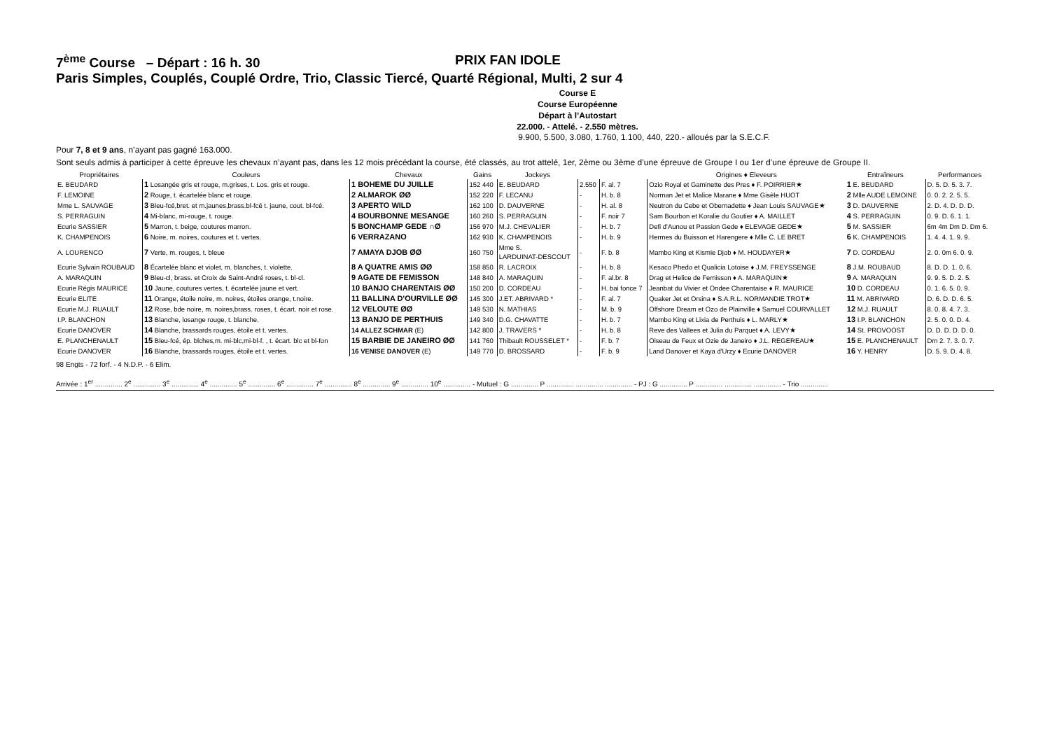7<sup>ème</sup> Course – Départ : 16 h. 30 PRIX FAN IDOLE
Paris Simples, Couplés, Couplé Ordre, Trio, Classic Tiercé, Quarté Régional, Multi, 2 sur 4
Course E
Course Européenne
Départ à l’Autostart
22.000. - Attelé. - 2.550 mètres.
9.900, 5.500, 3.080, 1.760, 1.100, 440, 220.- alloués par la S.E.C.F.
Pour 7, 8 et 9 ans, n’ayant pas gagné 163.000.
Sont seuls admis à participer à cette épreuve les chevaux n’ayant pas, dans les 12 mois précédant la course, été classés, au trot attelé, 1er, 2ème ou 3ème d’une épreuve de Groupe I ou 1er d’une épreuve de Groupe II.
| Propriétaires | Couleurs | Chevaux | Gains | Jockeys | | | Origines ♦ Eleveurs | Entraîneurs | Performances |
| --- | --- | --- | --- | --- | --- | --- | --- | --- | --- |
| E. BEUDARD | 1 Losangée gris et rouge, m.grises, t. Los. gris et rouge. | 1 BOHEME DU JUILLE | 152 440 | E. BEUDARD | 2.550 | F. al. 7 | Ozio Royal et Gaminette des Pres ♦ F. POIRRIER★ | 1 E. BEUDARD | D. 5. D. 5. 3. 7. |
| F. LEMOINE | 2 Rouge, t. écartelée blanc et rouge. | 2 ALMAROK ØØ | 152 220 | F. LECANU | - | H. b. 8 | Norman Jet et Malice Marane ♦ Mme Gisèle HUOT | 2 Mlle AUDE LEMOINE | 0. 0. 2. 2. 5. 5. |
| Mme L. SAUVAGE | 3 Bleu-fcé,bret. et m.jaunes,brass.bl-fcé t. jaune, cout. bl-fcé. | 3 APERTO WILD | 162 100 | D. DAUVERNE | - | H. al. 8 | Neutron du Cebe et Obernadette ♦ Jean Louis SAUVAGE★ | 3 D. DAUVERNE | 2. D. 4. D. D. D. |
| S. PERRAGUIN | 4 Mi-blanc, mi-rouge, t. rouge. | 4 BOURBONNE MESANGE | 160 260 | S. PERRAGUIN | - | F. noir 7 | Sam Bourbon et Koralie du Goutier ♦ A. MAILLET | 4 S. PERRAGUIN | 0. 9. D. 6. 1. 1. |
| Ecurie SASSIER | 5 Marron, t. beige, coutures marron. | 5 BONCHAMP GEDE ∩Ø | 156 970 | M.J. CHEVALIER | - | H. b. 7 | Defi d'Aunou et Passion Gede ♦ ELEVAGE GEDE★ | 5 M. SASSIER | 6m 4m Dm D. Dm 6. |
| K. CHAMPENOIS | 6 Noire, m. noires, coutures et t. vertes. | 6 VERRAZANO | 162 930 | K. CHAMPENOIS | - | H. b. 9 | Hermes du Buisson et Harengere ♦ Mlle C. LE BRET | 6 K. CHAMPENOIS | 1. 4. 4. 1. 9. 9. |
| A. LOURENCO | 7 Verte, m. rouges, t. bleue | 7 AMAYA DJOB ØØ | 160 750 | Mme S. LARDUINAT-DESCOUT | - | F. b. 8 | Mambo King et Kismie Djob ♦ M. HOUDAYER★ | 7 D. CORDEAU | 2. 0. 0m 6. 0. 9. |
| Ecurie Sylvain ROUBAUD | 8 Écartelée blanc et violet, m. blanches, t. violette. | 8 A QUATRE AMIS ØØ | 158 850 | R. LACROIX | - | H. b. 8 | Kesaco Phedo et Qualicia Lotoise ♦ J.M. FREYSSENGE | 8 J.M. ROUBAUD | 8. D. D. 1. 0. 6. |
| A. MARAQUIN | 9 Bleu-cl, brass. et Croix de Saint-André roses, t. bl-cl. | 9 AGATE DE FEMISSON | 148 840 | A. MARAQUIN | - | F. al.br. 8 | Drag et Helice de Femisson ♦ A. MARAQUIN★ | 9 A. MARAQUIN | 9. 9. 5. D. 2. 5. |
| Ecurie Régis MAURICE | 10 Jaune, coutures vertes, t. écartelée jaune et vert. | 10 BANJO CHARENTAIS ØØ | 150 200 | D. CORDEAU | - | H. bai fonce 7 | Jeanbat du Vivier et Ondee Charentaise ♦ R. MAURICE | 10 D. CORDEAU | 0. 1. 6. 5. 0. 9. |
| Ecurie ELITE | 11 Orange, étoile noire, m. noires, étoiles orange, t.noire. | 11 BALLINA D'OURVILLE ØØ | 145 300 | J.ET. ABRIVARD * | - | F. al. 7 | Quaker Jet et Orsina ♦ S.A.R.L. NORMANDIE TROT★ | 11 M. ABRIVARD | D. 6. D. D. 6. 5. |
| Ecurie M.J. RUAULT | 12 Rose, bde noire, m. noires,brass. roses, t. écart. noir et rose. | 12 VELOUTE ØØ | 149 530 | N. MATHIAS | - | M. b. 9 | Offshore Dream et Ozo de Plainville ♦ Samuel COURVALLET | 12 M.J. RUAULT | 8. 0. 8. 4. 7. 3. |
| I.P. BLANCHON | 13 Blanche, losange rouge, t. blanche. | 13 BANJO DE PERTHUIS | 149 340 | D.G. CHAVATTE | - | H. b. 7 | Mambo King et Lixia de Perthuis ♦ L. MARLY★ | 13 I.P. BLANCHON | 2. 5. 0. 0. D. 4. |
| Ecurie DANOVER | 14 Blanche, brassards rouges, étoile et t. vertes. | 14 ALLEZ SCHMAR (E) | 142 800 | J. TRAVERS * | - | H. b. 8 | Reve des Vallees et Julia du Parquet ♦ A. LEVY★ | 14 St. PROVOOST | D. D. D. D. D. 0. |
| E. PLANCHENAULT | 15 Bleu-fcé, ép. blches,m. mi-blc,mi-bl-f. , t. écart. blc et bl-fon | 15 BARBIE DE JANEIRO ØØ | 141 760 | Thibault ROUSSELET * | - | F. b. 7 | Oiseau de Feux et Ozie de Janeiro ♦ J.L. REGEREAU★ | 15 E. PLANCHENAULT | Dm 2. 7. 3. 0. 7. |
| Ecurie DANOVER | 16 Blanche, brassards rouges, étoile et t. vertes. | 16 VENISE DANOVER (E) | 149 770 | D. BROSSARD | - | F. b. 9 | Land Danover et Kaya d'Urzy ♦ Ecurie DANOVER | 16 Y. HENRY | D. 5. 9. D. 4. 8. |
98 Engts - 72 forf. - 4 N.D.P. - 6 Elim.
Arrivée : 1<sup>er</sup> .............. 2<sup>e</sup> .............. 3<sup>e</sup> .............. 4<sup>e</sup> .............. 5<sup>e</sup> .............. 6<sup>e</sup> .............. 7<sup>e</sup> .............. 8<sup>e</sup> .............. 9<sup>e</sup> .............. 10<sup>e</sup> .............. - Mutuel : G .............. P .............. .............. .............. - PJ : G .............. P .............. .............. .............. - Trio ..............